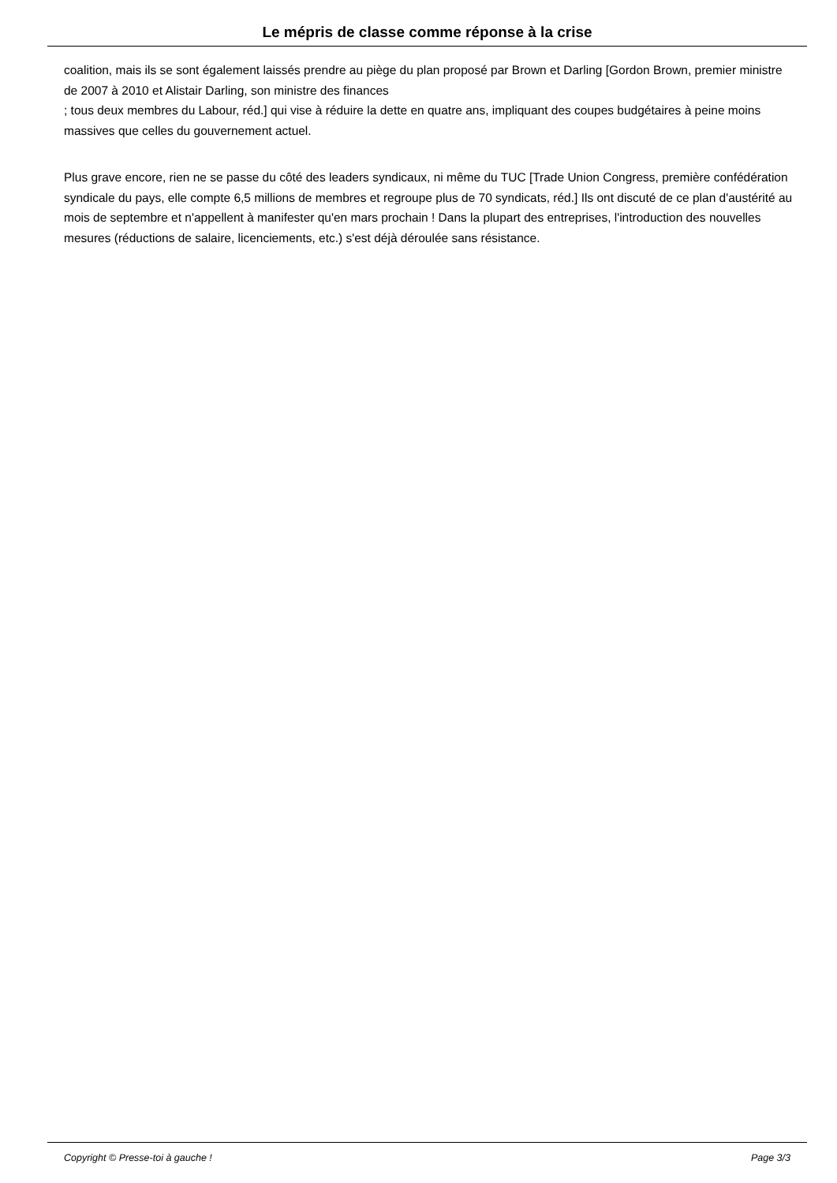Le mépris de classe comme réponse à la crise
coalition, mais ils se sont également laissés prendre au piège du plan proposé par Brown et Darling [Gordon Brown, premier ministre de 2007 à 2010 et Alistair Darling, son ministre des finances
; tous deux membres du Labour, réd.] qui vise à réduire la dette en quatre ans, impliquant des coupes budgétaires à peine moins massives que celles du gouvernement actuel.
Plus grave encore, rien ne se passe du côté des leaders syndicaux, ni même du TUC [Trade Union Congress, première confédération syndicale du pays, elle compte 6,5 millions de membres et regroupe plus de 70 syndicats, réd.] Ils ont discuté de ce plan d'austérité au mois de septembre et n'appellent à manifester qu'en mars prochain ! Dans la plupart des entreprises, l'introduction des nouvelles mesures (réductions de salaire, licenciements, etc.) s'est déjà déroulée sans résistance.
Copyright © Presse-toi à gauche ! Page 3/3